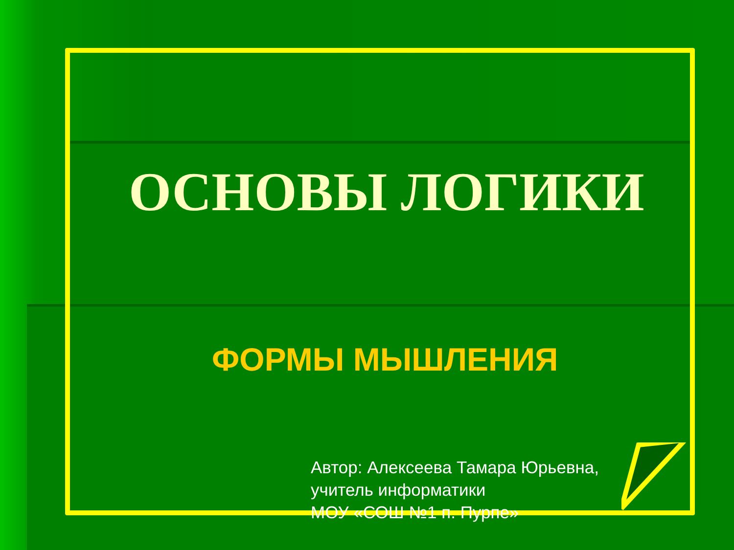ОСНОВЫ ЛОГИКИ
ФОРМЫ МЫШЛЕНИЯ
Автор: Алексеева Тамара Юрьевна,
учитель информатики
МОУ «СОШ №1 п. Пурпе»